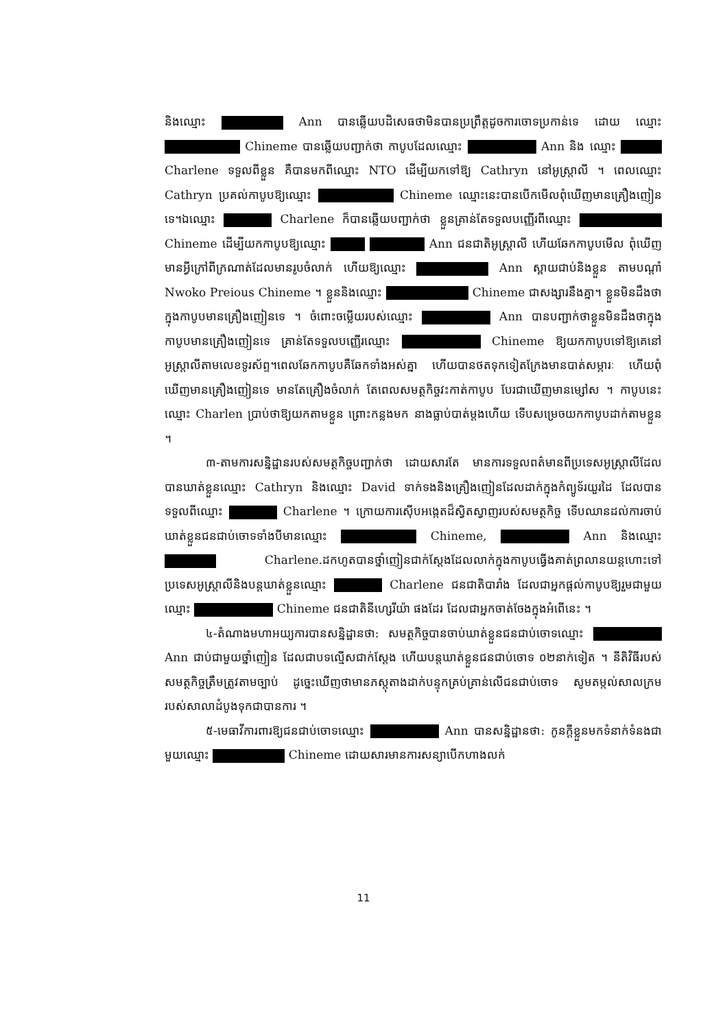និងឈ្មោះ Ann បានឆ្លើយបដិសេធថាមិនបានប្រព្រឹត្តដូចការចោទប្រកាន់ទេ ដោយ ឈ្មោះ Chineme បានឆ្លើយបញ្ជាក់ថា កាបូបដែលឈ្មោះ Ann និង ឈ្មោះ Charlene ទទួលពីខ្លួន គឺបានមកពីឈ្មោះ NTO ដើម្បីយកទៅឱ្យ Cathryn នៅអូស្ត្រាលី ។ ពេលឈ្មោះ Cathryn ប្រគល់កាបូបឱ្យឈ្មោះ Chineme ឈ្មោះនេះបានបើកមើលពុំឃើញមានគ្រឿងញៀនទេ។ឯឈ្មោះ Charlene ក៏បានឆ្លើយបញ្ជាក់ថា ខ្លួនគ្រាន់តែទទួលបញ្ញើរពីឈ្មោះ Chineme ដើម្បីយកកាបូបឱ្យឈ្មោះ Ann ជនជាតិអូស្ត្រាលី ហើយឆែកកាបូបមើល ពុំឃើញមានអ្វីក្រៅពីក្រណាត់ដែលមានរូបចំលាក់ ហើយឱ្យឈ្មោះ Ann ស្ពាយជាប់និងខ្លួន តាមបណ្តាំ Nwoko Preious Chineme ។ ខ្លួននិងឈ្មោះ Chineme ជាសង្សារនឹងគ្នា។ ខ្លួនមិនដឹងថាក្នុងកាបូបមានគ្រឿងញៀនទេ ។ ចំពោះចម្លើយរបស់ឈ្មោះ Ann បានបញ្ជាក់ថាខ្លួនមិនដឹងថាក្នុងកាបូបមានគ្រឿងញៀនទេ គ្រាន់តែទទួលបញ្ញើរឈ្មោះ Chineme ឱ្យយកកាបូបទៅឱ្យគេនៅអូស្ត្រាលីតាមលេខទូរស័ព្ទ។ពេលឆែកកាបូបគឺឆែកទាំងអស់គ្នា ហើយបានថតទុកទៀតក្រែងមានបាត់សម្ភារៈ ហើយពុំឃើញមានគ្រឿងញៀនទេ មានតែគ្រឿងចំលាក់ តែពេលសមត្ថកិច្ចវះកាត់កាបូប បែរជាឃើញមានម្សៅស ។ កាបូបនេះឈ្មោះ Charlen ប្រាប់ថាឱ្យយកតាមខ្លួន ព្រោះកន្លងមក នាងធ្លាប់បាត់ម្តងហើយ ទើបសម្រេចយកកាបូបដាក់តាមខ្លួន ។
៣-តាមការសន្និដ្ឋានរបស់សមត្ថកិច្ចបញ្ជាក់ថា ដោយសារតែ មានការទទួលពត៌មានពីប្រទេសអូស្ត្រាលីដែលបានឃាត់ខ្លួនឈ្មោះ Cathryn និងឈ្មោះ David ទាក់ទងនិងគ្រឿងញៀនដែលដាក់ក្នុងកំព្យូទ័រយួរដៃ ដែលបានទទួលពីឈ្មោះ Charlene ។ ក្រោយការស៊ើបអង្កេតដ៏ស្វិតស្វាញរបស់សមត្ថកិច្ច ទើបឈានដល់ការចាប់ឃាត់ខ្លួនជនជាប់ចោទទាំងបីមានឈ្មោះ Chineme, Ann និងឈ្មោះ Charlene.ដកហូតបានថ្នាំញៀនជាក់ស្តែងដែលលាក់ក្នុងកាបូបធ្វើងគាត់ព្រលានយន្តហោះទៅប្រទេសអូស្ត្រាលីនិងបន្តឃាត់ខ្លួនឈ្មោះ Charlene ជនជាតិបារាំង ដែលជាអ្នកផ្តល់កាបូបឱ្យរួមជាមួយឈ្មោះ Chineme ជនជាតិនីហ្សេរីយ៉ា ផងដែរ ដែលជាអ្នកចាត់ចែងក្នុងអំពើនេះ ។
៤-តំណាងមហាអយ្យការបានសន្និដ្ឋានថា: សមត្ថកិច្ចបានចាប់ឃាត់ខ្លួនជនជាប់ចោទឈ្មោះ Ann ជាប់ជាមួយថ្នាំញៀន ដែលជាបទល្មើសជាក់ស្តែង ហើយបន្តឃាត់ខ្លួនជនជាប់ចោទ ០២នាក់ទៀត ។ នីតិវិធីរបស់សមត្ថកិច្ចត្រឹមត្រូវតាមច្បាប់ ដូច្នេះឃើញថាមានភស្តុតាងដាក់បន្ទុកគ្រប់គ្រាន់លើជនជាប់ចោទ សូមតម្កល់សាលក្រម របស់សាលាដំបូងទុកជាបានការ ។
៥-មេធាវីការពារឱ្យជនជាប់ចោទឈ្មោះ Ann បានសន្និដ្ឋានថា: កូនក្តីខ្លួនមកទំនាក់ទំនងជាមួយឈ្មោះ Chineme ដោយសារមានការសន្យាបើកហាងលក់
11